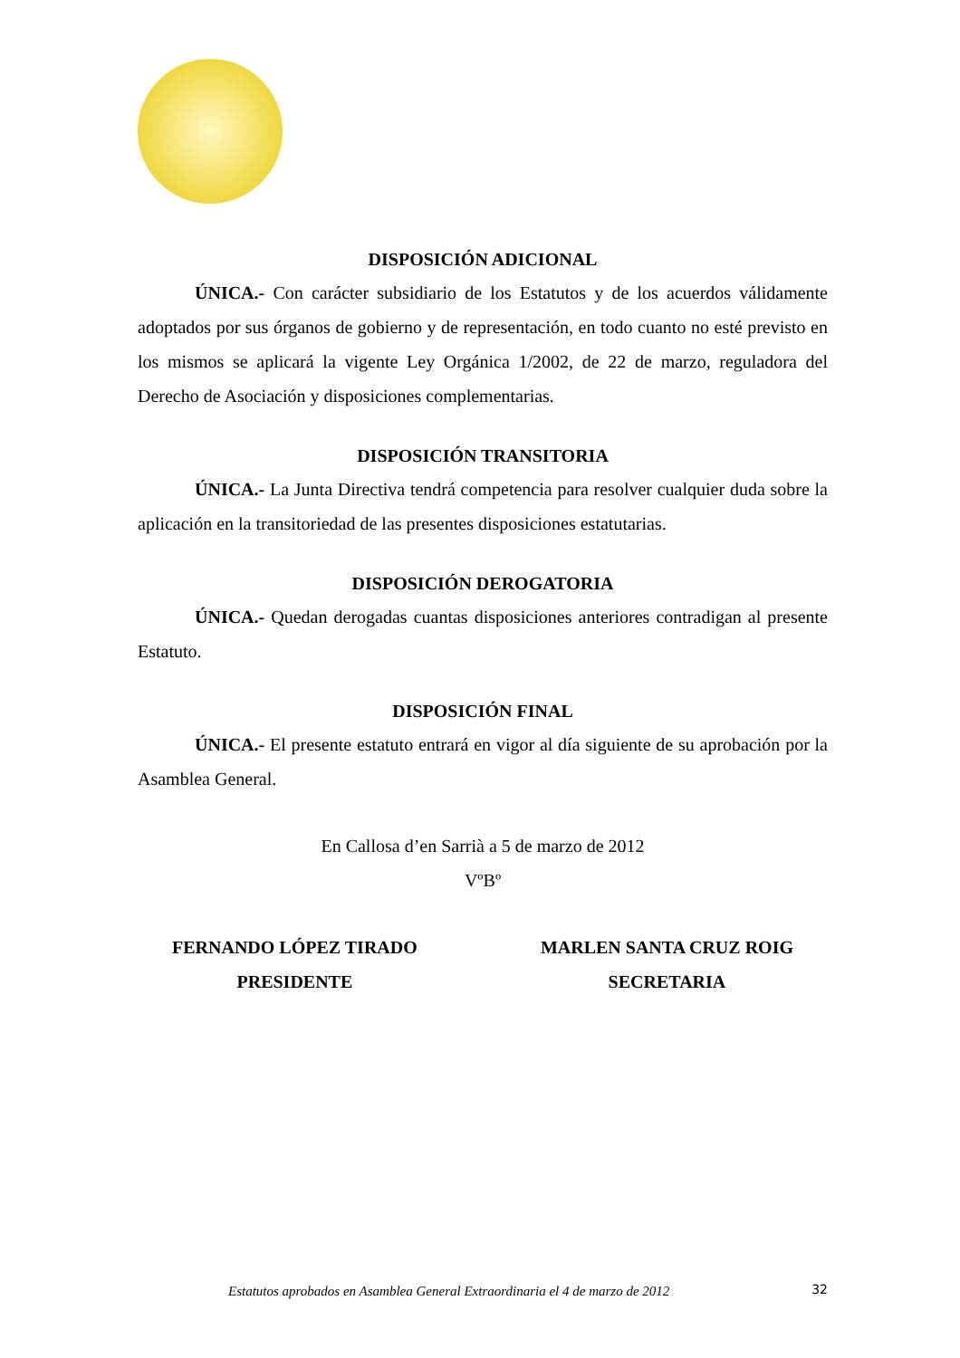DISPOSICIÓN ADICIONAL
ÚNICA.- Con carácter subsidiario de los Estatutos y de los acuerdos válidamente adoptados por sus órganos de gobierno y de representación, en todo cuanto no esté previsto en los mismos se aplicará la vigente Ley Orgánica 1/2002, de 22 de marzo, reguladora del Derecho de Asociación y disposiciones complementarias.
DISPOSICIÓN TRANSITORIA
ÚNICA.- La Junta Directiva tendrá competencia para resolver cualquier duda sobre la aplicación en la transitoriedad de las presentes disposiciones estatutarias.
DISPOSICIÓN DEROGATORIA
ÚNICA.- Quedan derogadas cuantas disposiciones anteriores contradigan al presente Estatuto.
DISPOSICIÓN FINAL
ÚNICA.- El presente estatuto entrará en vigor al día siguiente de su aprobación por la Asamblea General.
En Callosa d’en Sarrià a 5 de marzo de 2012
VºBº
FERNANDO LÓPEZ TIRADO
PRESIDENTE
MARLEN SANTA CRUZ ROIG
SECRETARIA
Estatutos aprobados en Asamblea General Extraordinaria el 4 de marzo de 2012
32